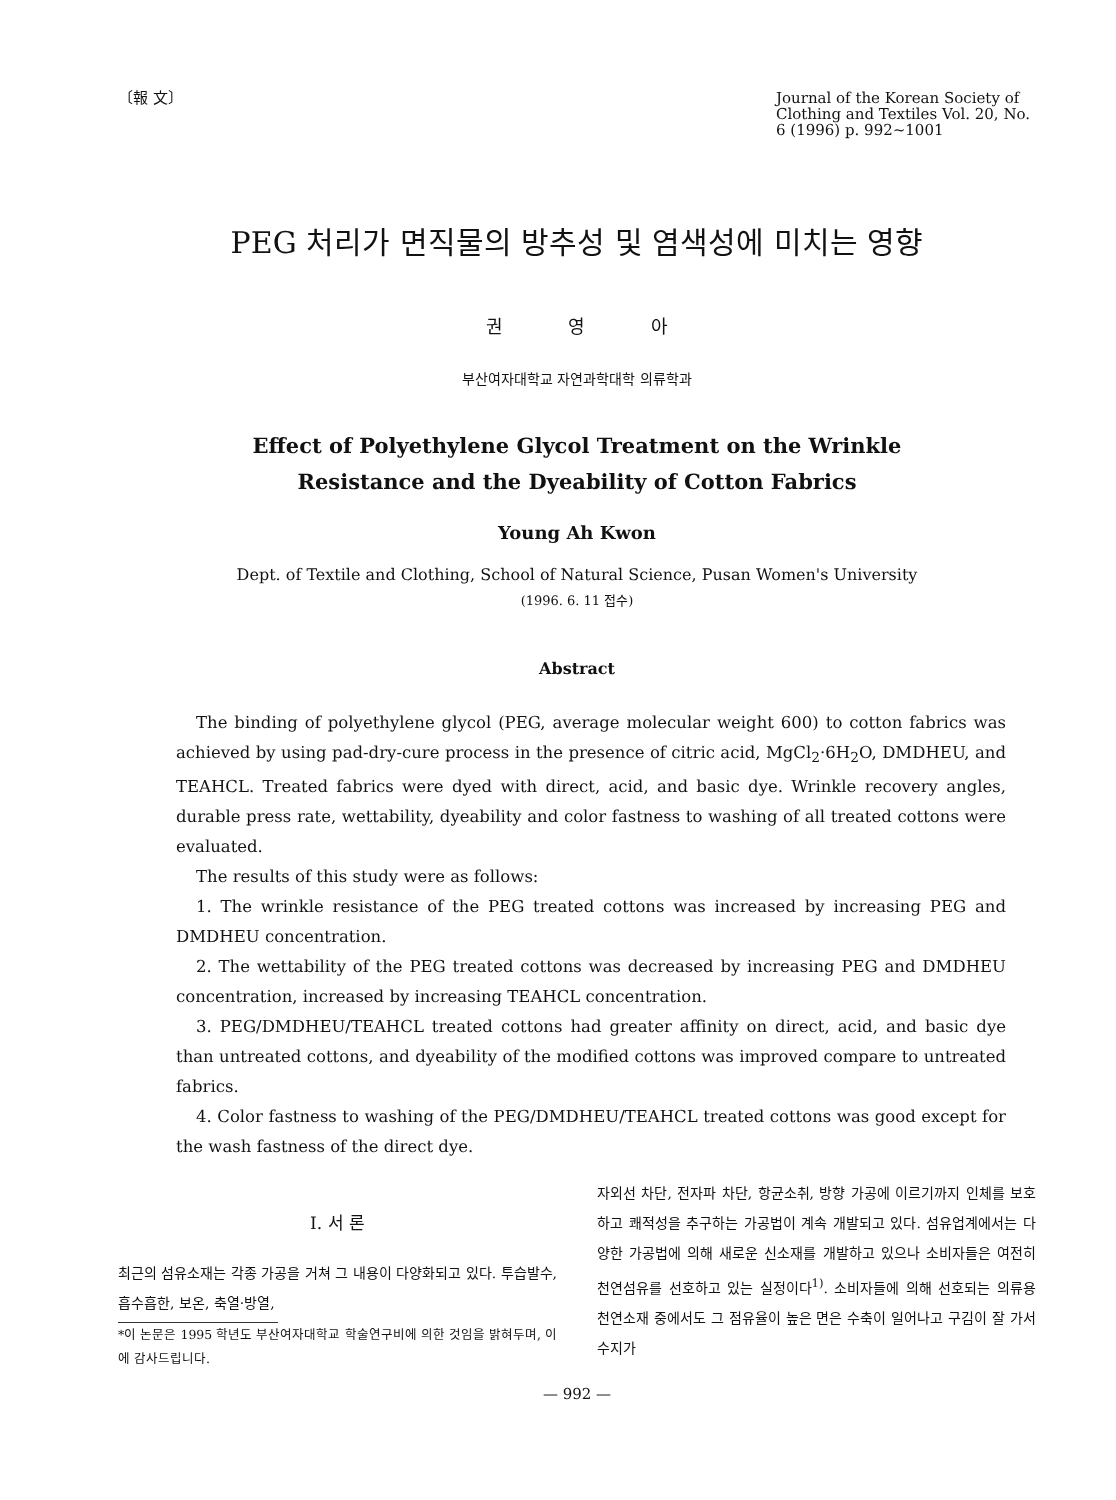〔報 文〕 Journal of the Korean Society of Clothing and Textiles Vol. 20, No. 6 (1996) p. 992~1001
PEG 처리가 면직물의 방추성 및 염색성에 미치는 영향
권 영 아
부산여자대학교 자연과학대학 의류학과
Effect of Polyethylene Glycol Treatment on the Wrinkle
Resistance and the Dyeability of Cotton Fabrics
Young Ah Kwon
Dept. of Textile and Clothing, School of Natural Science, Pusan Women's University
(1996. 6. 11 접수)
Abstract
The binding of polyethylene glycol (PEG, average molecular weight 600) to cotton fabrics was achieved by using pad-dry-cure process in the presence of citric acid, MgCl<sub>2</sub>·6H<sub>2</sub>O, DMDHEU, and TEAHCL. Treated fabrics were dyed with direct, acid, and basic dye. Wrinkle recovery angles, durable press rate, wettability, dyeability and color fastness to washing of all treated cottons were evaluated.
The results of this study were as follows:
1. The wrinkle resistance of the PEG treated cottons was increased by increasing PEG and DMDHEU concentration.
2. The wettability of the PEG treated cottons was decreased by increasing PEG and DMDHEU concentration, increased by increasing TEAHCL concentration.
3. PEG/DMDHEU/TEAHCL treated cottons had greater affinity on direct, acid, and basic dye than untreated cottons, and dyeability of the modified cottons was improved compare to untreated fabrics.
4. Color fastness to washing of the PEG/DMDHEU/TEAHCL treated cottons was good except for the wash fastness of the direct dye.
I. 서 론
최근의 섬유소재는 각종 가공을 거쳐 그 내용이 다양화되고 있다. 투습발수, 흡수흡한, 보온, 축열·방열,
*이 논문은 1995 학년도 부산여자대학교 학술연구비에 의한 것임을 밝혀두며, 이에 감사드립니다.
자외선 차단, 전자파 차단, 항균소취, 방향 가공에 이르기까지 인체를 보호하고 쾌적성을 추구하는 가공법이 계속 개발되고 있다. 섬유업계에서는 다양한 가공법에 의해 새로운 신소재를 개발하고 있으나 소비자들은 여전히 천연섬유를 선호하고 있는 실정이다<sup>1)</sup>. 소비자들에 의해 선호되는 의류용 천연소재 중에서도 그 점유율이 높은 면은 수축이 일어나고 구김이 잘 가서 수지가
— 992 —